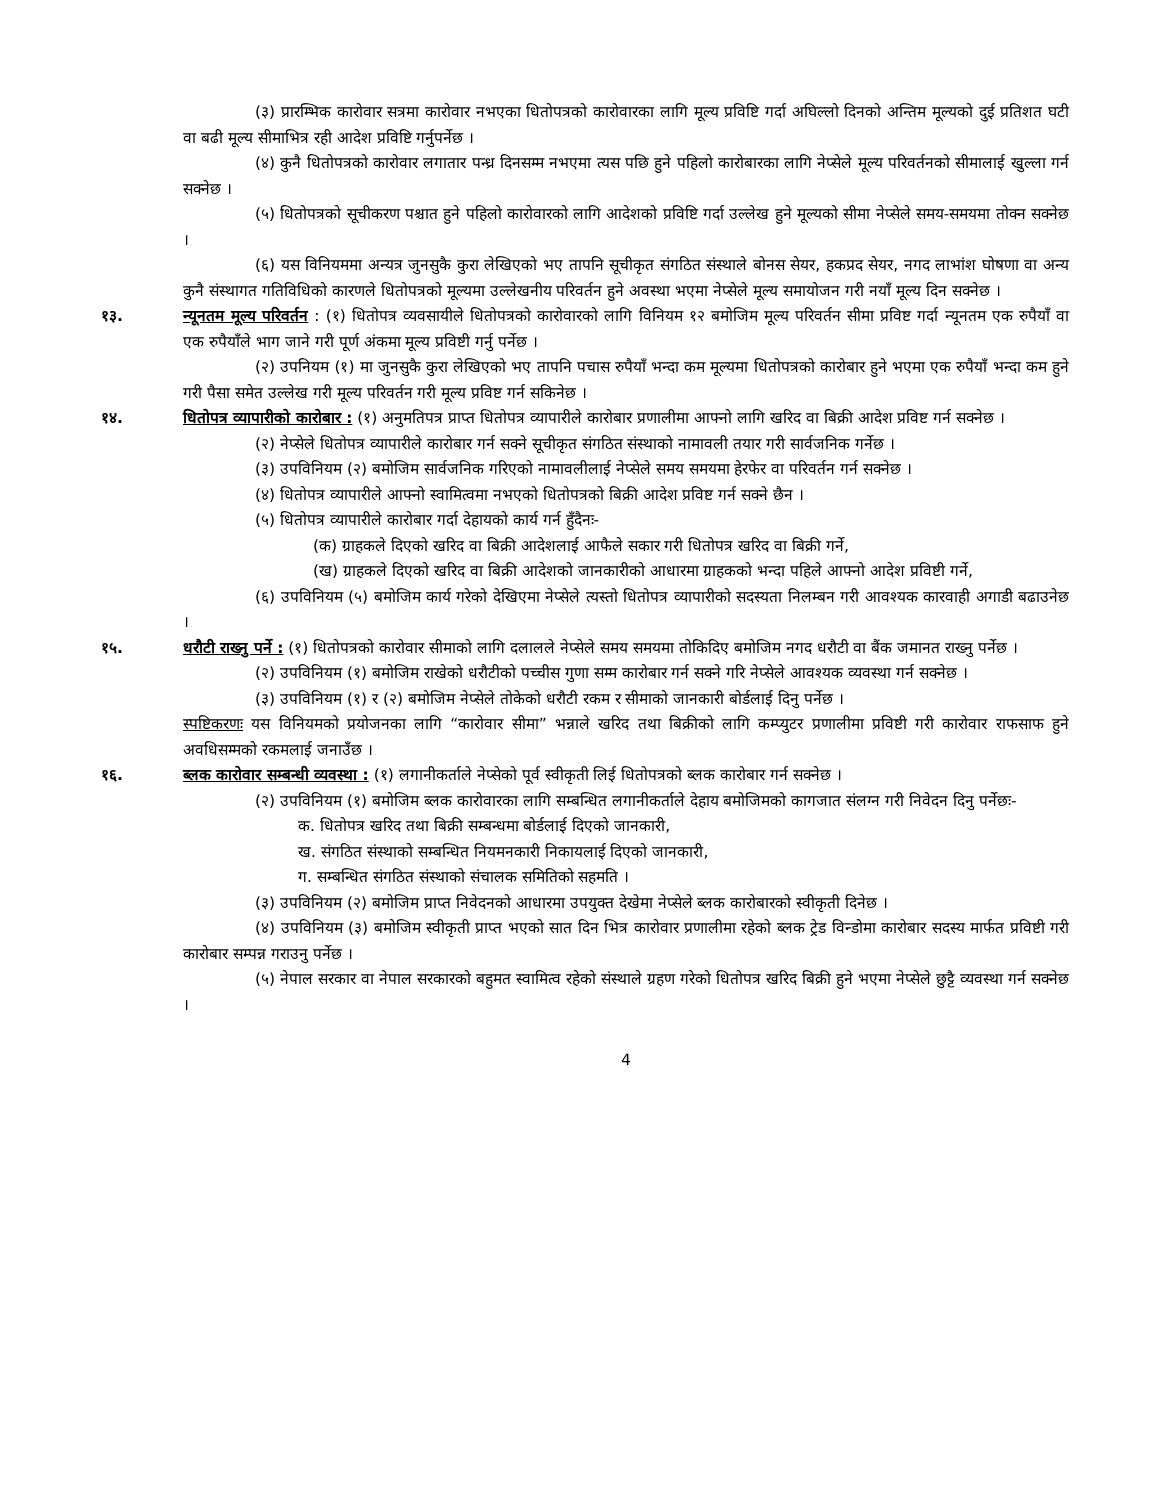(३) प्रारम्भिक कारोवार सत्रमा कारोवार नभएका धितोपत्रको कारोवारका लागि मूल्य प्रविष्टि गर्दा अघिल्लो दिनको अन्तिम मूल्यको दुई प्रतिशत घटी वा बढी मूल्य सीमाभित्र रही आदेश प्रविष्टि गर्नुपर्नेछ ।
(४) कुनै धितोपत्रको कारोवार लगातार पन्ध्र दिनसम्म नभएमा त्यस पछि हुने पहिलो कारोबारका लागि नेप्सेले मूल्य परिवर्तनको सीमालाई खुल्ला गर्न सक्नेछ ।
(५) धितोपत्रको सूचीकरण पश्चात हुने पहिलो कारोवारको लागि आदेशको प्रविष्टि गर्दा उल्लेख हुने मूल्यको सीमा नेप्सेले समय-समयमा तोक्न सक्नेछ ।
(६) यस विनियममा अन्यत्र जुनसुकै कुरा लेखिएको भए तापनि सूचीकृत संगठित संस्थाले बोनस सेयर, हकप्रद सेयर, नगद लाभांश घोषणा वा अन्य कुनै संस्थागत गतिविधिको कारणले धितोपत्रको मूल्यमा उल्लेखनीय परिवर्तन हुने अवस्था भएमा नेप्सेले मूल्य समायोजन गरी नयाँ मूल्य दिन सक्नेछ ।
१३. न्यूनतम मूल्य परिवर्तन : (१) धितोपत्र व्यवसायीले धितोपत्रको कारोवारको लागि विनियम १२ बमोजिम मूल्य परिवर्तन सीमा प्रविष्ट गर्दा न्यूनतम एक रुपैयाँ वा एक रुपैयाँले भाग जाने गरी पूर्ण अंकमा मूल्य प्रविष्टी गर्नु पर्नेछ ।
(२) उपनियम (१) मा जुनसुकै कुरा लेखिएको भए तापनि पचास रुपैयाँ भन्दा कम मूल्यमा धितोपत्रको कारोबार हुने भएमा एक रुपैयाँ भन्दा कम हुने गरी पैसा समेत उल्लेख गरी मूल्य परिवर्तन गरी मूल्य प्रविष्ट गर्न सकिनेछ ।
१४. धितोपत्र व्यापारीको कारोबार : (१) अनुमतिपत्र प्राप्त धितोपत्र व्यापारीले कारोबार प्रणालीमा आफ्नो लागि खरिद वा बिक्री आदेश प्रविष्ट गर्न सक्नेछ ।
(२) नेप्सेले धितोपत्र व्यापारीले कारोबार गर्न सक्ने सूचीकृत संगठित संस्थाको नामावली तयार गरी सार्वजनिक गर्नेछ ।
(३) उपविनियम (२) बमोजिम सार्वजनिक गरिएको नामावलीलाई नेप्सेले समय समयमा हेरफेर वा परिवर्तन गर्न सक्नेछ ।
(४) धितोपत्र व्यापारीले आफ्नो स्वामित्वमा नभएको धितोपत्रको बिक्री आदेश प्रविष्ट गर्न सक्ने छैन ।
(५) धितोपत्र व्यापारीले कारोबार गर्दा देहायको कार्य गर्न हुँदैनः-
(क) ग्राहकले दिएको खरिद वा बिक्री आदेशलाई आफैले सकार गरी धितोपत्र खरिद वा बिक्री गर्ने,
(ख) ग्राहकले दिएको खरिद वा बिक्री आदेशको जानकारीको आधारमा ग्राहकको भन्दा पहिले आफ्नो आदेश प्रविष्टी गर्ने,
(६) उपविनियम (५) बमोजिम कार्य गरेको देखिएमा नेप्सेले त्यस्तो धितोपत्र व्यापारीको सदस्यता निलम्बन गरी आवश्यक कारवाही अगाडी बढाउनेछ ।
१५. धरौटी राख्नु पर्ने : (१) धितोपत्रको कारोवार सीमाको लागि दलालले नेप्सेले समय समयमा तोकिदिए बमोजिम नगद धरौटी वा बैंक जमानत राख्नु पर्नेछ ।
(२) उपविनियम (१) बमोजिम राखेको धरौटीको पच्चीस गुणा सम्म कारोबार गर्न सक्ने गरि नेप्सेले आवश्यक व्यवस्था गर्न सक्नेछ ।
(३) उपविनियम (१) र (२) बमोजिम नेप्सेले तोकेको धरौटी रकम र सीमाको जानकारी बोर्डलाई दिनु पर्नेछ ।
स्पष्टिकरणः यस विनियमको प्रयोजनका लागि “कारोवार सीमा” भन्नाले खरिद तथा बिक्रीको लागि कम्प्युटर प्रणालीमा प्रविष्टी गरी कारोवार राफसाफ हुने अवधिसम्मको रकमलाई जनाउँछ ।
१६. ब्लक कारोवार सम्बन्धी व्यवस्था : (१) लगानीकर्ताले नेप्सेको पूर्व स्वीकृती लिई धितोपत्रको ब्लक कारोबार गर्न सक्नेछ ।
(२) उपविनियम (१) बमोजिम ब्लक कारोवारका लागि सम्बन्धित लगानीकर्ताले देहाय बमोजिमको कागजात संलग्न गरी निवेदन दिनु पर्नेछः-
क. धितोपत्र खरिद तथा बिक्री सम्बन्धमा बोर्डलाई दिएको जानकारी,
ख. संगठित संस्थाको सम्बन्धित नियमनकारी निकायलाई दिएको जानकारी,
ग. सम्बन्धित संगठित संस्थाको संचालक समितिको सहमति ।
(३) उपविनियम (२) बमोजिम प्राप्त निवेदनको आधारमा उपयुक्त देखेमा नेप्सेले ब्लक कारोबारको स्वीकृती दिनेछ ।
(४) उपविनियम (३) बमोजिम स्वीकृती प्राप्त भएको सात दिन भित्र कारोवार प्रणालीमा रहेको ब्लक ट्रेड विन्डोमा कारोबार सदस्य मार्फत प्रविष्टी गरी कारोबार सम्पन्न गराउनु पर्नेछ ।
(५) नेपाल सरकार वा नेपाल सरकारको बहुमत स्वामित्व रहेको संस्थाले ग्रहण गरेको धितोपत्र खरिद बिक्री हुने भएमा नेप्सेले छुट्टै व्यवस्था गर्न सक्नेछ ।
4